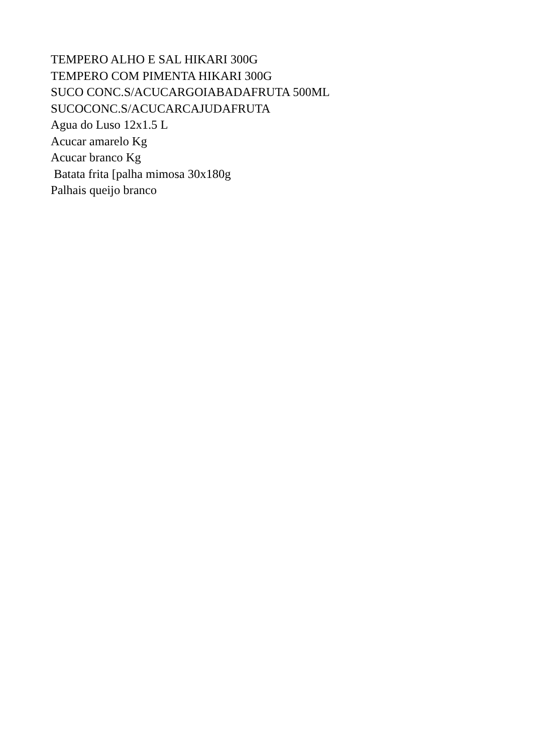TEMPERO ALHO E SAL HIKARI 300G
TEMPERO COM PIMENTA HIKARI 300G
SUCO CONC.S/ACUCARGOIABADAFRUTA 500ML
SUCOCONC.S/ACUCARCAJUDAFRUTA
Agua do Luso 12x1.5 L
Acucar amarelo Kg
Acucar branco Kg
Batata frita [palha mimosa 30x180g
Palhais queijo branco